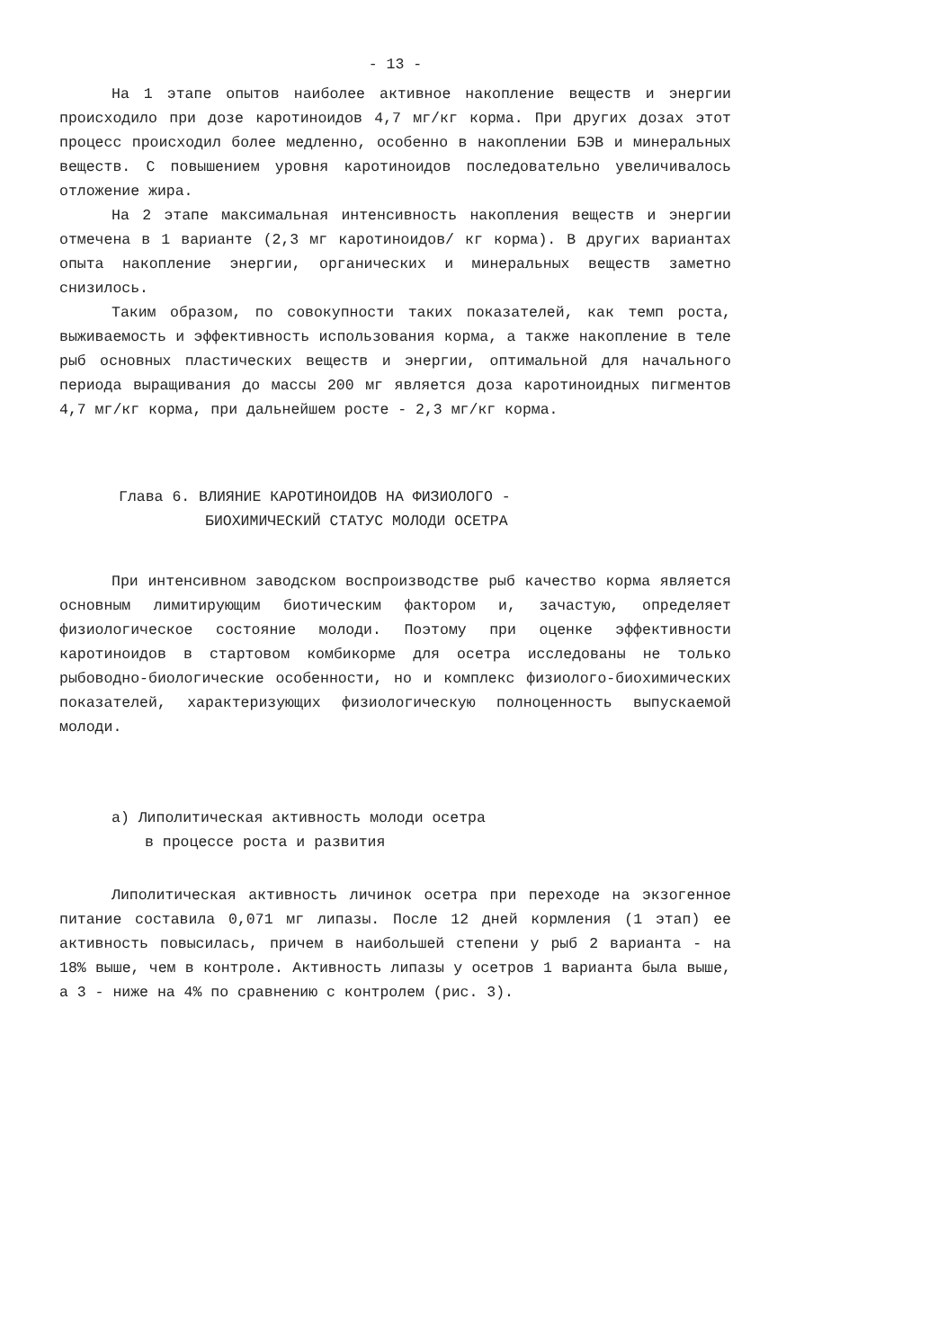- 13 -
На 1 этапе опытов наиболее активное накопление веществ и энергии происходило при дозе каротиноидов 4,7 мг/кг корма. При других дозах этот процесс происходил более медленно, особенно в накоплении БЭВ и минеральных веществ. С повышением уровня каротиноидов последовательно увеличивалось отложение жира.
На 2 этапе максимальная интенсивность накопления веществ и энергии отмечена в 1 варианте (2,3 мг каротиноидов/ кг корма). В других вариантах опыта накопление энергии, органических и минеральных веществ заметно снизилось.
Таким образом, по совокупности таких показателей, как темп роста, выживаемость и эффективность использования корма, а также накопление в теле рыб основных пластических веществ и энергии, оптимальной для начального периода выращивания до массы 200 мг является доза каротиноидных пигментов 4,7 мг/кг корма, при дальнейшем росте - 2,3 мг/кг корма.
Глава 6. ВЛИЯНИЕ КАРОТИНОИДОВ НА ФИЗИОЛОГО -
БИОХИМИЧЕСКИЙ СТАТУС МОЛОДИ ОСЕТРА
При интенсивном заводском воспроизводстве рыб качество корма является основным лимитирующим биотическим фактором и, зачастую, определяет физиологическое состояние молоди. Поэтому при оценке эффективности каротиноидов в стартовом комбикорме для осетра исследованы не только рыбоводно-биологические особенности, но и комплекс физиолого-биохимических показателей, характеризующих физиологическую полноценность выпускаемой молоди.
а) Липолитическая активность молоди осетра
в процессе роста и развития
Липолитическая активность личинок осетра при переходе на экзогенное питание составила 0,071 мг липазы. После 12 дней кормления (1 этап) ее активность повысилась, причем в наибольшей степени у рыб 2 варианта - на 18% выше, чем в контроле. Активность липазы у осетров 1 варианта была выше, а 3 - ниже на 4% по сравнению с контролем (рис. 3).